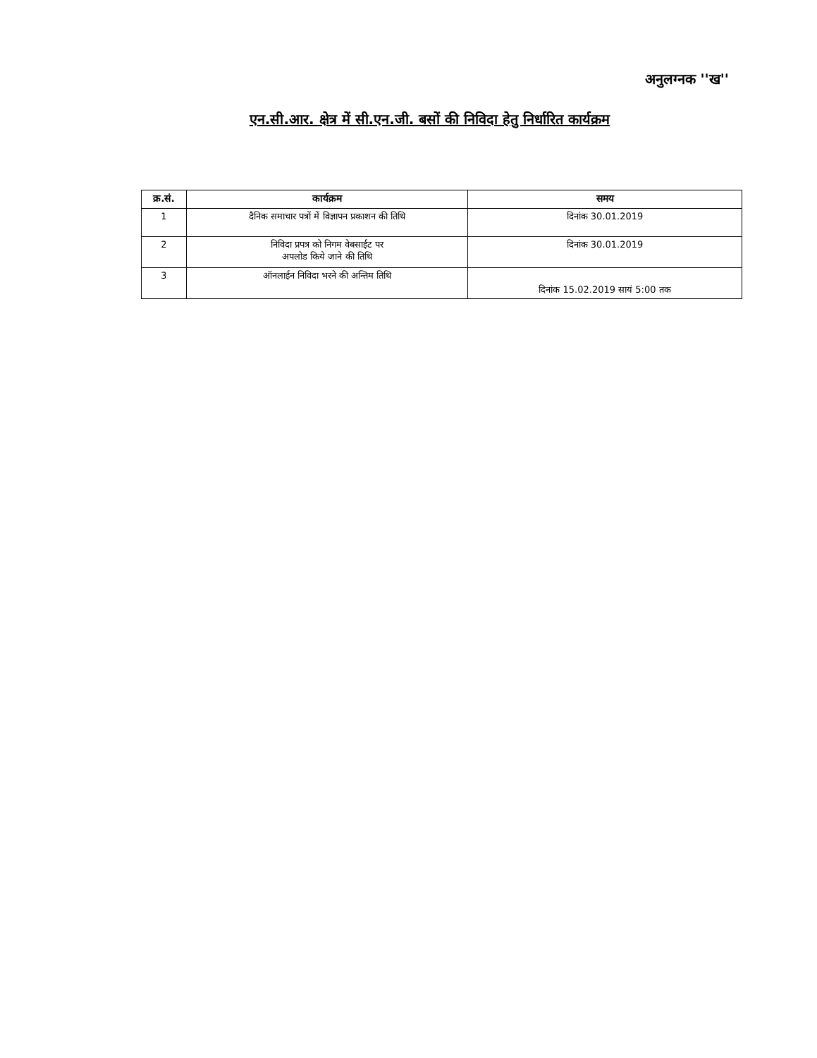अनुलग्नक ''ख''
एन.सी.आर. क्षेत्र में सी.एन.जी. बसों की निविदा हेतु निर्धारित कार्यक्रम
| क्र.सं. | कार्यक्रम | समय |
| --- | --- | --- |
| 1 | दैनिक समाचार पत्रों में विज्ञापन प्रकाशन की तिथि | दिनांक 30.01.2019 |
| 2 | निविदा प्रपत्र को निगम वेबसाईट पर अपलोड किये जाने की तिथि | दिनांक 30.01.2019 |
| 3 | ऑनलाईन निविदा भरने की अन्तिम तिथि | दिनांक 15.02.2019 सायं 5:00 तक |